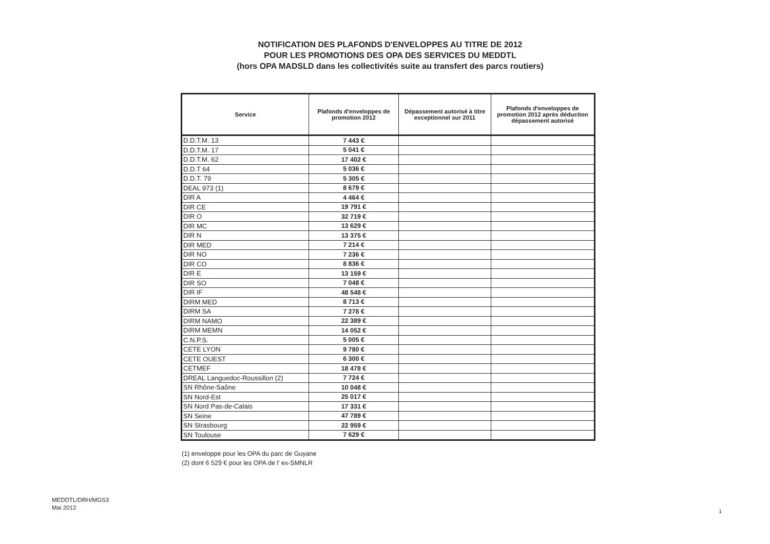NOTIFICATION DES PLAFONDS D'ENVELOPPES AU TITRE DE 2012
POUR LES PROMOTIONS DES OPA DES SERVICES DU MEDDTL
(hors OPA MADSLD dans les collectivités suite au transfert des parcs routiers)
| Service | Plafonds d'enveloppes de promotion 2012 | Dépassement autorisé à titre exceptionnel sur 2011 | Plafonds d'enveloppes de promotion 2012 après déduction dépassement autorisé |
| --- | --- | --- | --- |
| D.D.T.M. 13 | 7 443 € | | |
| D.D.T.M. 17 | 5 041 € | | |
| D.D.T.M. 62 | 17 402 € | | |
| D.D.T 64 | 5 036 € | | |
| D.D.T. 79 | 5 305 € | | |
| DEAL 973 (1) | 8 679 € | | |
| DIR A | 4 464 € | | |
| DIR CE | 19 791 € | | |
| DIR O | 32 719 € | | |
| DIR MC | 13 629 € | | |
| DIR N | 13 375 € | | |
| DIR MED | 7 214 € | | |
| DIR NO | 7 236 € | | |
| DIR CO | 8 836 € | | |
| DIR E | 13 159 € | | |
| DIR SO | 7 048 € | | |
| DIR IF | 48 548 € | | |
| DIRM MED | 8 713 € | | |
| DIRM SA | 7 278 € | | |
| DIRM NAMO | 22 389 € | | |
| DIRM MEMN | 14 052 € | | |
| C.N.P.S. | 5 005 € | | |
| CETE LYON | 9 780 € | | |
| CETE OUEST | 6 300 € | | |
| CETMEF | 18 478 € | | |
| DREAL Languedoc-Roussillon (2) | 7 724 € | | |
| SN Rhône-Saône | 10 048 € | | |
| SN Nord-Est | 25 017 € | | |
| SN Nord Pas-de-Calais | 17 331 € | | |
| SN Seine | 47 789 € | | |
| SN Strasbourg | 22 959 € | | |
| SN Toulouse | 7 629 € | | |
(1) enveloppe pour les OPA du parc de Guyane
(2) dont 6 529 € pour les OPA de l' ex-SMNLR
MEDDTL/DRH/MGS3
Mai 2012
1